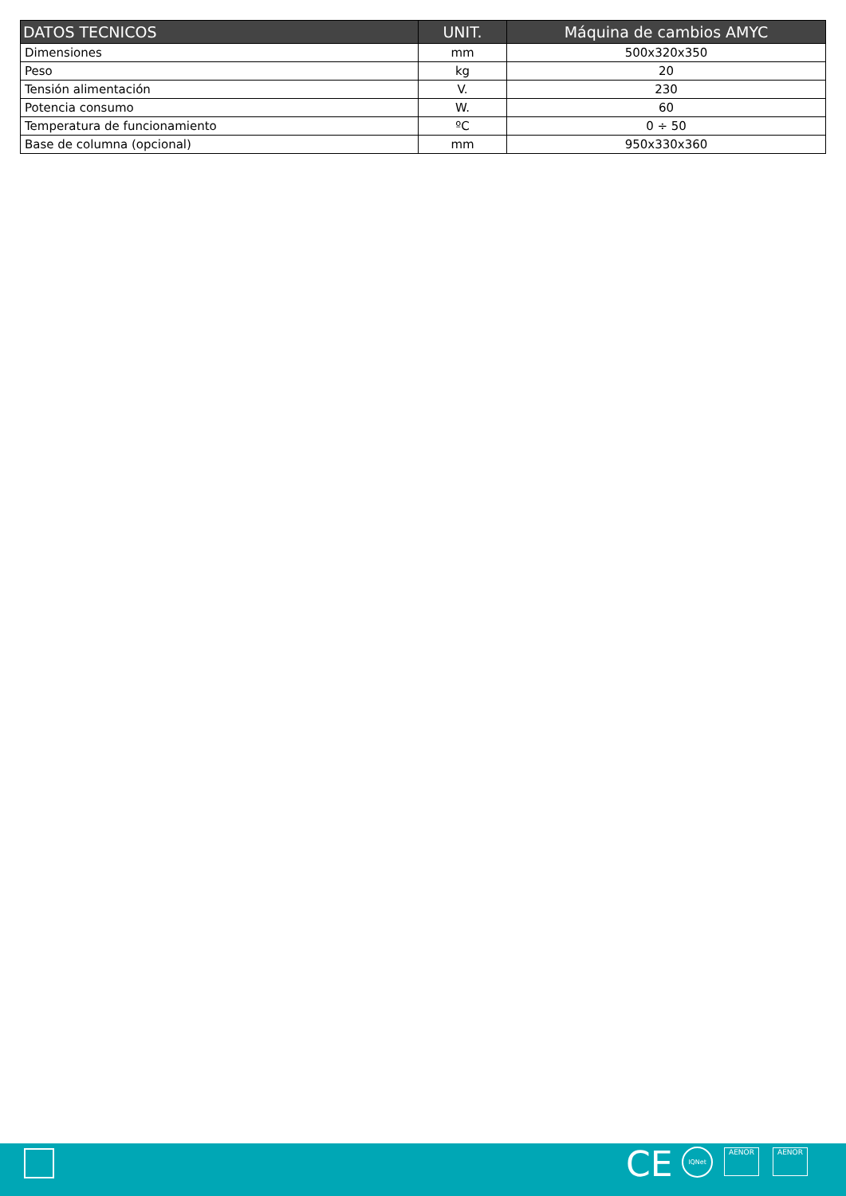| DATOS TECNICOS | UNIT. | Máquina de cambios AMYC |
| --- | --- | --- |
| Dimensiones | mm | 500x320x350 |
| Peso | kg | 20 |
| Tensión alimentación | V. | 230 |
| Potencia consumo | W. | 60 |
| Temperatura de funcionamiento | ºC | 0 ÷ 50 |
| Base de columna (opcional) | mm | 950x330x360 |
CE IQNet AENOR AENOR